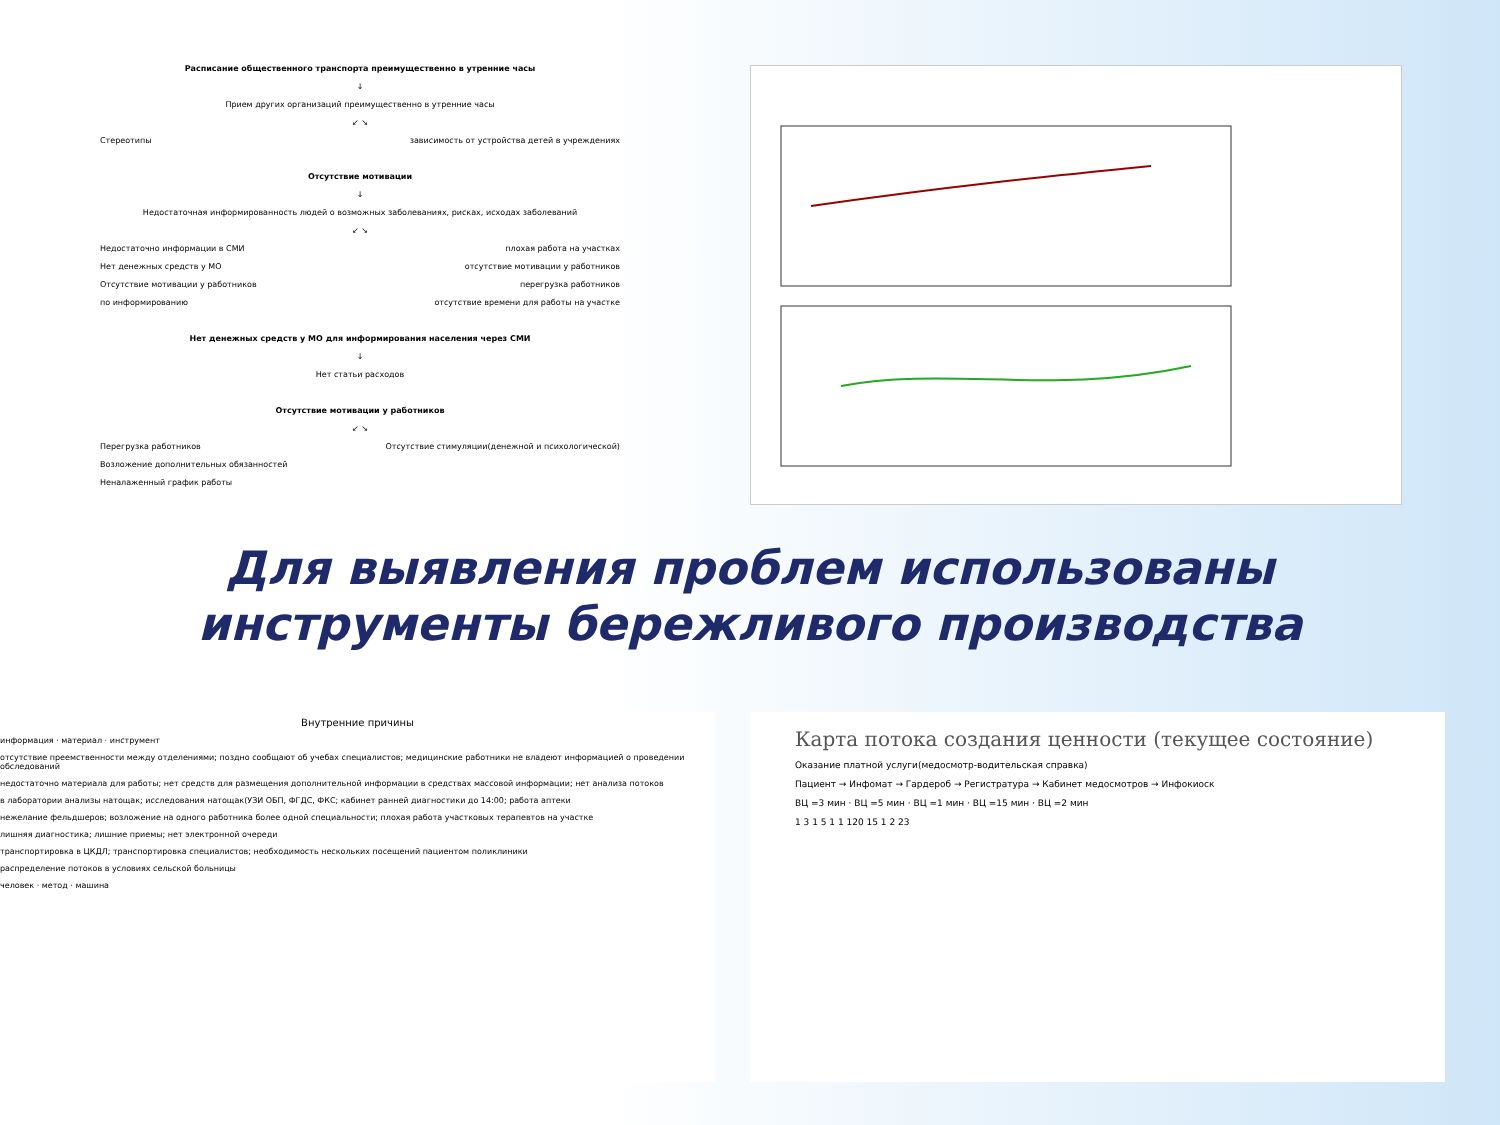Расписание общественного транспорта преимущественно в утренние часы
↓
Прием других организаций преимущественно в утренние часы
↙ ↘
Стереотипы зависимость от устройства детей в учреждениях
Отсутствие мотивации
↓
Недостаточная информированность людей о возможных заболеваниях, рисках, исходах заболеваний
↙ ↘
Недостаточно информации в СМИ плохая работа на участках
Нет денежных средств у МО отсутствие мотивации у работников
Отсутствие мотивации у работников перегрузка работников
по информированию отсутствие времени для работы на участке
Нет денежных средств у МО для информирования населения через СМИ
↓
Нет статьи расходов
Отсутствие мотивации у работников
↙ ↘
Перегрузка работников Отсутствие стимуляции(денежной и психологической)
Возложение дополнительных обязанностей
Неналаженный график работы
Для выявления проблем использованы
инструменты бережливого производства
Внутренние причины
информация · материал · инструмент
отсутствие преемственности между отделениями; поздно сообщают об учебах специалистов; медицинские работники не владеют информацией о проведении обследований
недостаточно материала для работы; нет средств для размещения дополнительной информации в средствах массовой информации; нет анализа потоков
в лаборатории анализы натощак; исследования натощак(УЗИ ОБП, ФГДС, ФКС; кабинет ранней диагностики до 14:00; работа аптеки
нежелание фельдшеров; возложение на одного работника более одной специальности; плохая работа участковых терапевтов на участке
лишняя диагностика; лишние приемы; нет электронной очереди
транспортировка в ЦКДЛ; транспортировка специалистов; необходимость нескольких посещений пациентом поликлиники
распределение потоков в условиях сельской больницы
человек · метод · машина
Карта потока создания ценности (текущее состояние)
Оказание платной услуги(медосмотр-водительская справка)
Пациент → Инфомат → Гардероб → Регистратура → Кабинет медосмотров → Инфокиоск
ВЦ =3 мин · ВЦ =5 мин · ВЦ =1 мин · ВЦ =15 мин · ВЦ =2 мин
1 3 1 5 1 1 120 15 1 2 23